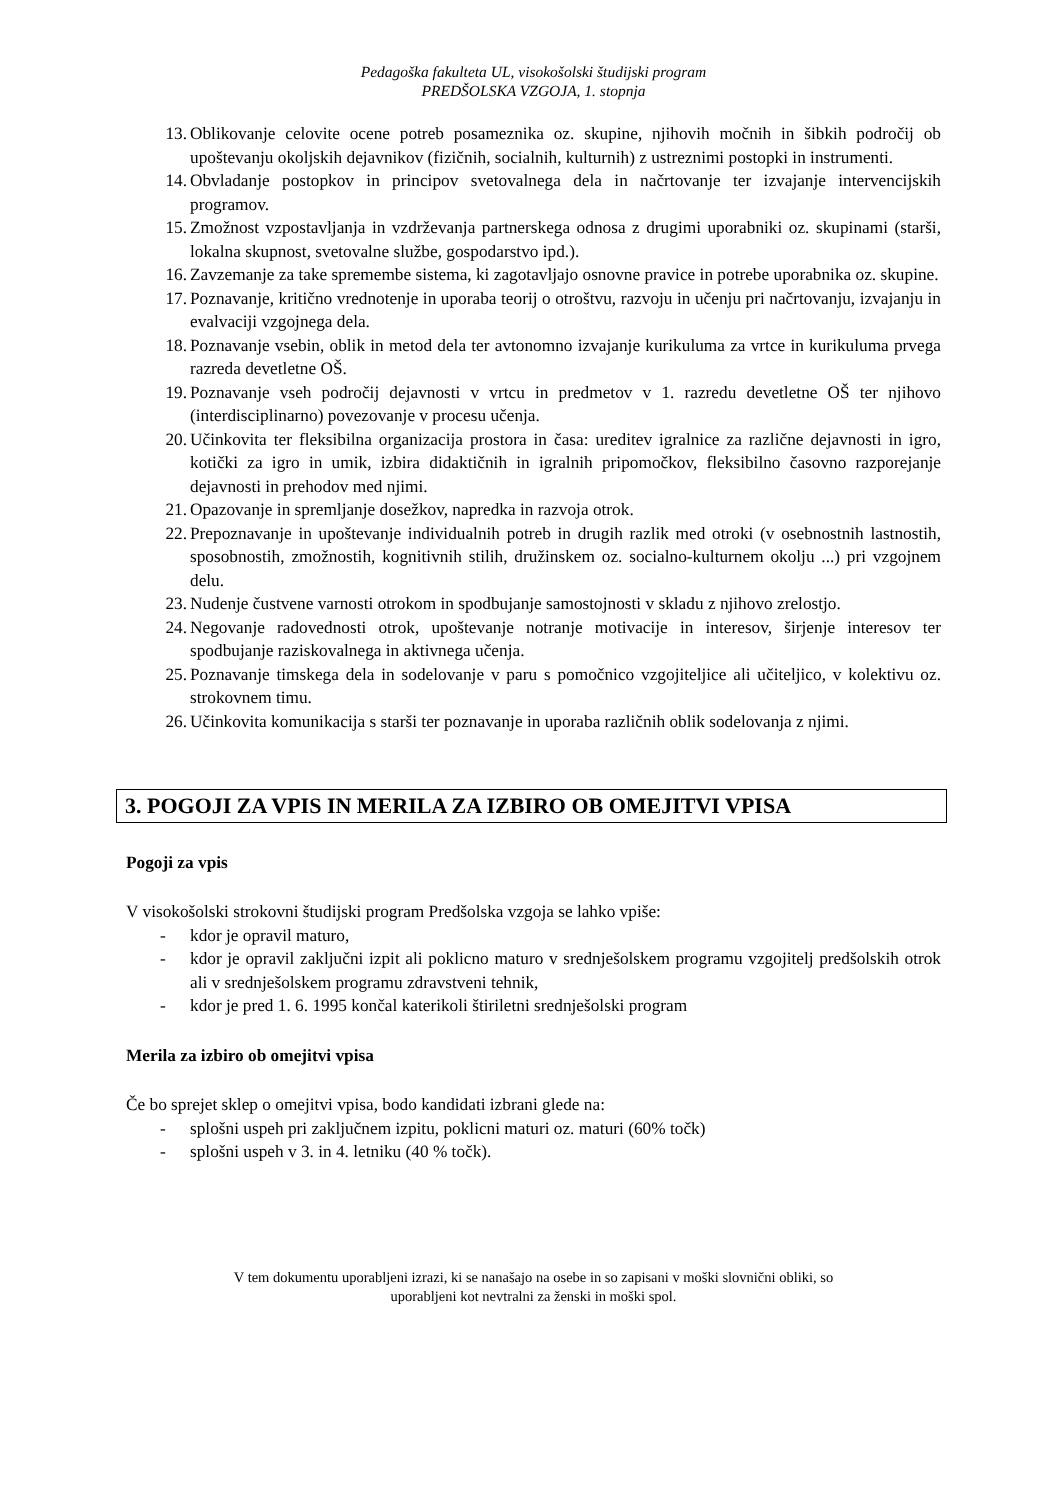Pedagoška fakulteta UL, visokošolski študijski program
PREDŠOLSKA VZGOJA, 1. stopnja
13. Oblikovanje celovite ocene potreb posameznika oz. skupine, njihovih močnih in šibkih področij ob upoštevanju okoljskih dejavnikov (fizičnih, socialnih, kulturnih) z ustreznimi postopki in instrumenti.
14. Obvladanje postopkov in principov svetovalnega dela in načrtovanje ter izvajanje intervencijskih programov.
15. Zmožnost vzpostavljanja in vzdrževanja partnerskega odnosa z drugimi uporabniki oz. skupinami (starši, lokalna skupnost, svetovalne službe, gospodarstvo ipd.).
16. Zavzemanje za take spremembe sistema, ki zagotavljajo osnovne pravice in potrebe uporabnika oz. skupine.
17. Poznavanje, kritično vrednotenje in uporaba teorij o otroštvu, razvoju in učenju pri načrtovanju, izvajanju in evalvaciji vzgojnega dela.
18. Poznavanje vsebin, oblik in metod dela ter avtonomno izvajanje kurikuluma za vrtce in kurikuluma prvega razreda devetletne OŠ.
19. Poznavanje vseh področij dejavnosti v vrtcu in predmetov v 1. razredu devetletne OŠ ter njihovo (interdisciplinarno) povezovanje v procesu učenja.
20. Učinkovita ter fleksibilna organizacija prostora in časa: ureditev igralnice za različne dejavnosti in igro, kotički za igro in umik, izbira didaktičnih in igralnih pripomočkov, fleksibilno časovno razporejanje dejavnosti in prehodov med njimi.
21. Opazovanje in spremljanje dosežkov, napredka in razvoja otrok.
22. Prepoznavanje in upoštevanje individualnih potreb in drugih razlik med otroki (v osebnostnih lastnostih, sposobnostih, zmožnostih, kognitivnih stilih, družinskem oz. socialno-kulturnem okolju ...) pri vzgojnem delu.
23. Nudenje čustvene varnosti otrokom in spodbujanje samostojnosti v skladu z njihovo zrelostjo.
24. Negovanje radovednosti otrok, upoštevanje notranje motivacije in interesov, širjenje interesov ter spodbujanje raziskovalnega in aktivnega učenja.
25. Poznavanje timskega dela in sodelovanje v paru s pomočnico vzgojiteljice ali učiteljico, v kolektivu oz. strokovnem timu.
26. Učinkovita komunikacija s starši ter poznavanje in uporaba različnih oblik sodelovanja z njimi.
3. POGOJI ZA VPIS IN MERILA ZA IZBIRO OB OMEJITVI VPISA
Pogoji za vpis
V visokošolski strokovni študijski program Predšolska vzgoja se lahko vpiše:
- kdor je opravil maturo,
- kdor je opravil zaključni izpit ali poklicno maturo v srednješolskem programu vzgojitelj predšolskih otrok ali v srednješolskem programu zdravstveni tehnik,
- kdor je pred 1. 6. 1995 končal katerikoli štiriletni srednješolski program
Merila za izbiro ob omejitvi vpisa
Če bo sprejet sklep o omejitvi vpisa, bodo kandidati izbrani glede na:
- splošni uspeh pri zaključnem izpitu, poklicni maturi oz. maturi (60% točk)
- splošni uspeh v 3. in 4. letniku (40 % točk).
V tem dokumentu uporabljeni izrazi, ki se nanašajo na osebe in so zapisani v moški slovnični obliki, so
uporabljeni kot nevtralni za ženski in moški spol.